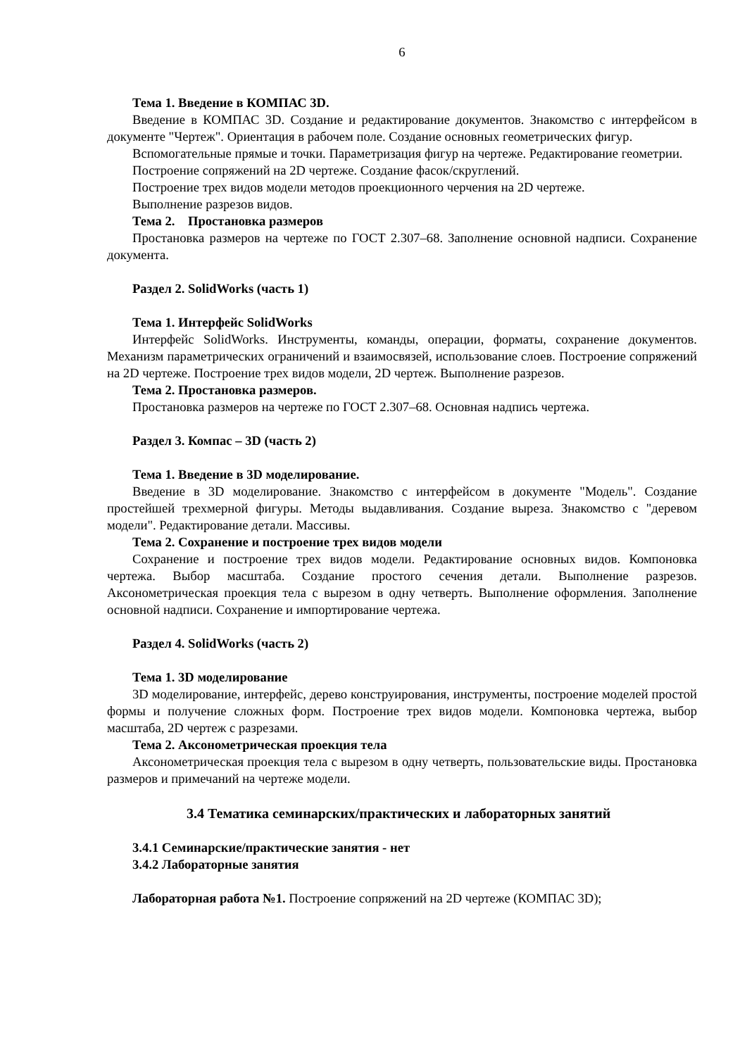6
Тема 1. Введение в КОМПАС 3D.
Введение в КОМПАС 3D. Создание и редактирование документов. Знакомство с интерфейсом в документе "Чертеж". Ориентация в рабочем поле. Создание основных геометрических фигур.
Вспомогательные прямые и точки. Параметризация фигур на чертеже. Редактирование геометрии.
Построение сопряжений на 2D чертеже. Создание фасок/скруглений.
Построение трех видов модели методов проекционного черчения на 2D чертеже.
Выполнение разрезов видов.
Тема 2. Простановка размеров
Простановка размеров на чертеже по ГОСТ 2.307–68. Заполнение основной надписи. Сохранение документа.
Раздел 2. SolidWorks (часть 1)
Тема 1. Интерфейс SolidWorks
Интерфейс SolidWorks. Инструменты, команды, операции, форматы, сохранение документов. Механизм параметрических ограничений и взаимосвязей, использование слоев. Построение сопряжений на 2D чертеже. Построение трех видов модели, 2D чертеж. Выполнение разрезов.
Тема 2. Простановка размеров.
Простановка размеров на чертеже по ГОСТ 2.307–68. Основная надпись чертежа.
Раздел 3. Компас – 3D (часть 2)
Тема 1. Введение в 3D моделирование.
Введение в 3D моделирование. Знакомство с интерфейсом в документе "Модель". Создание простейшей трехмерной фигуры. Методы выдавливания. Создание выреза. Знакомство с "деревом модели". Редактирование детали. Массивы.
Тема 2. Сохранение и построение трех видов модели
Сохранение и построение трех видов модели. Редактирование основных видов. Компоновка чертежа. Выбор масштаба. Создание простого сечения детали. Выполнение разрезов. Аксонометрическая проекция тела с вырезом в одну четверть. Выполнение оформления. Заполнение основной надписи. Сохранение и импортирование чертежа.
Раздел 4. SolidWorks (часть 2)
Тема 1. 3D моделирование
3D моделирование, интерфейс, дерево конструирования, инструменты, построение моделей простой формы и получение сложных форм. Построение трех видов модели. Компоновка чертежа, выбор масштаба, 2D чертеж с разрезами.
Тема 2. Аксонометрическая проекция тела
Аксонометрическая проекция тела с вырезом в одну четверть, пользовательские виды. Простановка размеров и примечаний на чертеже модели.
3.4 Тематика семинарских/практических и лабораторных занятий
3.4.1 Семинарские/практические занятия - нет
3.4.2 Лабораторные занятия
Лабораторная работа №1. Построение сопряжений на 2D чертеже (КОМПАС 3D);